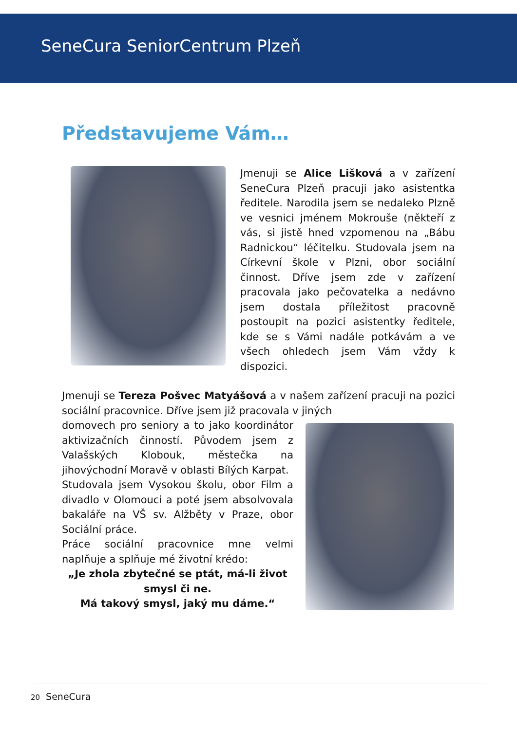SeneCura SeniorCentrum Plzeň
Představujeme Vám…
Jmenuji se Alice Lišková a v zařízení SeneCura Plzeň pracuji jako asistentka ředitele. Narodila jsem se nedaleko Plzně ve vesnici jménem Mokrouše (někteří z vás, si jistě hned vzpomenou na „Bábu Radnickou“ léčitelku. Studovala jsem na Církevní škole v Plzni, obor sociální činnost. Dříve jsem zde v zařízení pracovala jako pečovatelka a nedávno jsem dostala příležitost pracovně postoupit na pozici asistentky ředitele, kde se s Vámi nadále potkávám a ve všech ohledech jsem Vám vždy k dispozici.
Jmenuji se Tereza Pošvec Matyášová a v našem zařízení pracuji na pozici sociální pracovnice. Dříve jsem již pracovala v jiných
domovech pro seniory a to jako koordinátor aktivizačních činností. Původem jsem z Valašských Klobouk, městečka na jihovýchodní Moravě v oblasti Bílých Karpat.
Studovala jsem Vysokou školu, obor Film a divadlo v Olomouci a poté jsem absolvovala bakaláře na VŠ sv. Alžběty v Praze, obor Sociální práce.
Práce sociální pracovnice mne velmi naplňuje a splňuje mé životní krédo:
„Je zhola zbytečné se ptát, má-li život smysl či ne.
Má takový smysl, jaký mu dáme.“
20 SeneCura